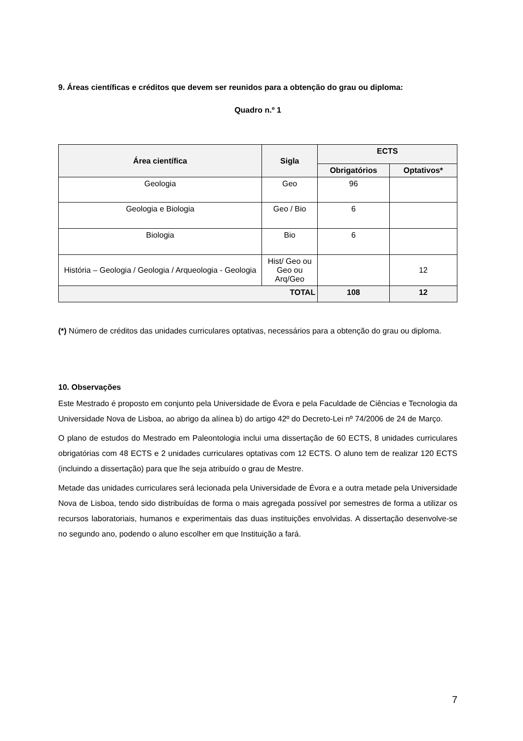9. Áreas científicas e créditos que devem ser reunidos para a obtenção do grau ou diploma:
Quadro n.º 1
| Área científica | Sigla | ECTS | |
| --- | --- | --- | --- |
| | | Obrigatórios | Optativos* |
| Geologia | Geo | 96 | |
| Geologia e Biologia | Geo / Bio | 6 | |
| Biologia | Bio | 6 | |
| História – Geologia / Geologia / Arqueologia - Geologia | Hist/ Geo ou Geo ou Arq/Geo | | 12 |
| TOTAL | | 108 | 12 |
(*) Número de créditos das unidades curriculares optativas, necessários para a obtenção do grau ou diploma.
10. Observações
Este Mestrado é proposto em conjunto pela Universidade de Évora e pela Faculdade de Ciências e Tecnologia da Universidade Nova de Lisboa, ao abrigo da alínea b) do artigo 42º do Decreto-Lei nº 74/2006 de 24 de Março.
O plano de estudos do Mestrado em Paleontologia inclui uma dissertação de 60 ECTS, 8 unidades curriculares obrigatórias com 48 ECTS e 2 unidades curriculares optativas com 12 ECTS. O aluno tem de realizar 120 ECTS (incluindo a dissertação) para que lhe seja atribuído o grau de Mestre.
Metade das unidades curriculares será lecionada pela Universidade de Évora e a outra metade pela Universidade Nova de Lisboa, tendo sido distribuídas de forma o mais agregada possível por semestres de forma a utilizar os recursos laboratoriais, humanos e experimentais das duas instituições envolvidas. A dissertação desenvolve-se no segundo ano, podendo o aluno escolher em que Instituição a fará.
7